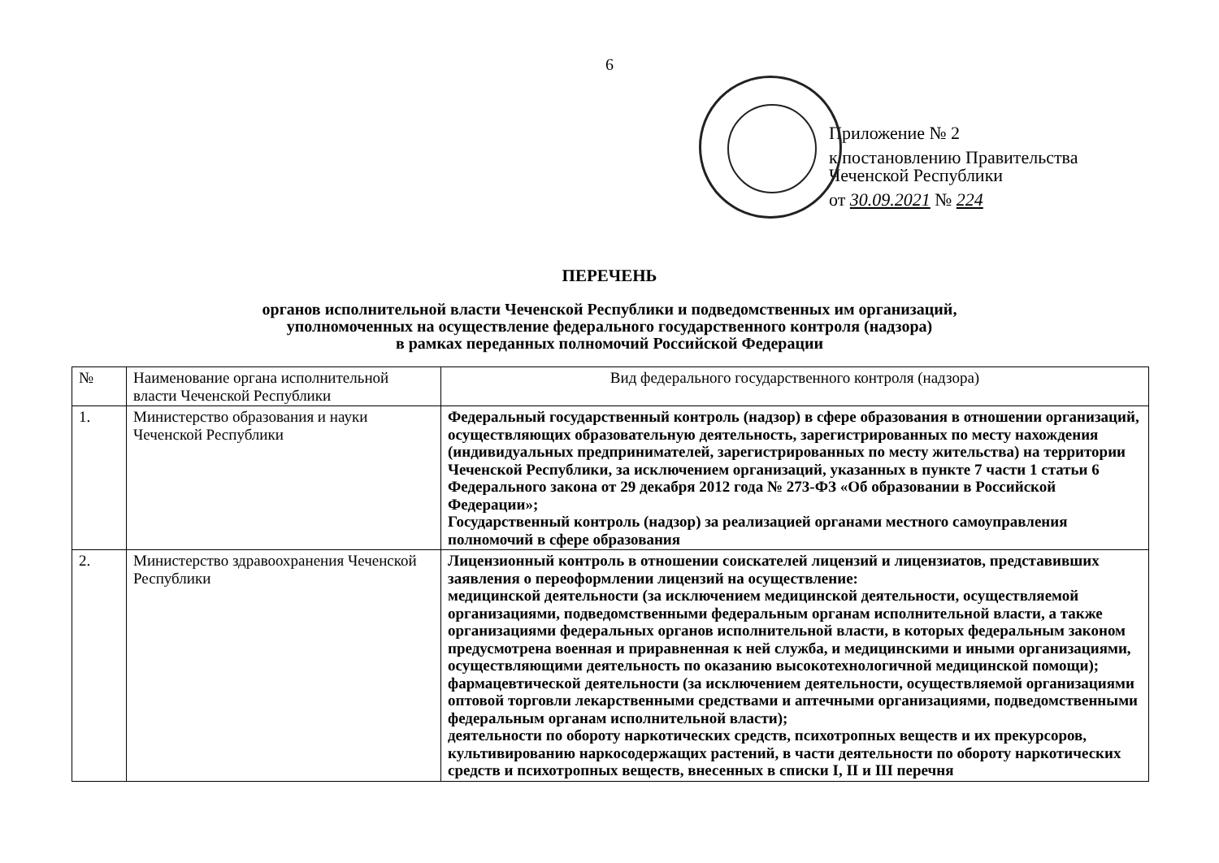6
Приложение № 2
к постановлению Правительства
Чеченской Республики
от 30.09.2021 № 224
ПЕРЕЧЕНЬ
органов исполнительной власти Чеченской Республики и подведомственных им организаций,
уполномоченных на осуществление федерального государственного контроля (надзора)
в рамках переданных полномочий Российской Федерации
| № | Наименование органа исполнительной власти Чеченской Республики | Вид федерального государственного контроля (надзора) |
| --- | --- | --- |
| 1. | Министерство образования и науки Чеченской Республики | Федеральный государственный контроль (надзор) в сфере образования в отношении организаций, осуществляющих образовательную деятельность, зарегистрированных по месту нахождения (индивидуальных предпринимателей, зарегистрированных по месту жительства) на территории Чеченской Республики, за исключением организаций, указанных в пункте 7 части 1 статьи 6 Федерального закона от 29 декабря 2012 года № 273-ФЗ «Об образовании в Российской Федерации»; Государственный контроль (надзор) за реализацией органами местного самоуправления полномочий в сфере образования |
| 2. | Министерство здравоохранения Чеченской Республики | Лицензионный контроль в отношении соискателей лицензий и лицензиатов, представивших заявления о переоформлении лицензий на осуществление: медицинской деятельности (за исключением медицинской деятельности, осуществляемой организациями, подведомственными федеральным органам исполнительной власти, а также организациями федеральных органов исполнительной власти, в которых федеральным законом предусмотрена военная и приравненная к ней служба, и медицинскими и иными организациями, осуществляющими деятельность по оказанию высокотехнологичной медицинской помощи); фармацевтической деятельности (за исключением деятельности, осуществляемой организациями оптовой торговли лекарственными средствами и аптечными организациями, подведомственными федеральным органам исполнительной власти); деятельности по обороту наркотических средств, психотропных веществ и их прекурсоров, культивированию наркосодержащих растений, в части деятельности по обороту наркотических средств и психотропных веществ, внесенных в списки I, II и III перечня |